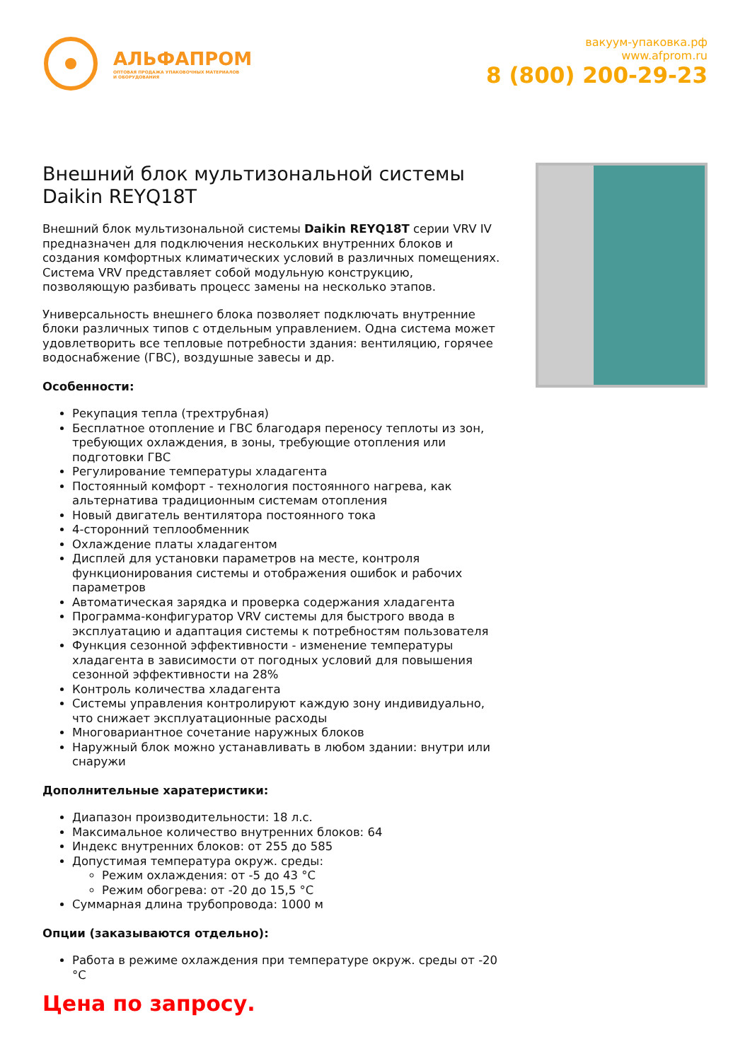АЛЬФАПРОМ
ОПТОВАЯ ПРОДАЖА УПАКОВОЧНЫХ МАТЕРИАЛОВ
И ОБОРУДОВАНИЯ
вакуум-упаковка.рф
www.afprom.ru
8 (800) 200-29-23
Внешний блок мультизональной системы Daikin REYQ18T
Внешний блок мультизональной системы Daikin REYQ18T серии VRV IV предназначен для подключения нескольких внутренних блоков и создания комфортных климатических условий в различных помещениях. Система VRV представляет собой модульную конструкцию, позволяющую разбивать процесс замены на несколько этапов.
Универсальность внешнего блока позволяет подключать внутренние блоки различных типов с отдельным управлением. Одна система может удовлетворить все тепловые потребности здания: вентиляцию, горячее водоснабжение (ГВС), воздушные завесы и др.
Особенности:
Рекупация тепла (трехтрубная)
Бесплатное отопление и ГВС благодаря переносу теплоты из зон, требующих охлаждения, в зоны, требующие отопления или подготовки ГВС
Регулирование температуры хладагента
Постоянный комфорт - технология постоянного нагрева, как альтернатива традиционным системам отопления
Новый двигатель вентилятора постоянного тока
4-сторонний теплообменник
Охлаждение платы хладагентом
Дисплей для установки параметров на месте, контроля функционирования системы и отображения ошибок и рабочих параметров
Автоматическая зарядка и проверка содержания хладагента
Программа-конфигуратор VRV системы для быстрого ввода в эксплуатацию и адаптация системы к потребностям пользователя
Функция сезонной эффективности - изменение температуры хладагента в зависимости от погодных условий для повышения сезонной эффективности на 28%
Контроль количества хладагента
Системы управления контролируют каждую зону индивидуально, что снижает эксплуатационные расходы
Многовариантное сочетание наружных блоков
Наружный блок можно устанавливать в любом здании: внутри или снаружи
Дополнительные харатеристики:
Диапазон производительности: 18 л.с.
Максимальное количество внутренних блоков: 64
Индекс внутренних блоков: от 255 до 585
Допустимая температура окруж. среды:
Режим охлаждения: от -5 до 43 °C
Режим обогрева: от -20 до 15,5 °C
Суммарная длина трубопровода: 1000 м
Опции (заказываются отдельно):
Работа в режиме охлаждения при температуре окруж. среды от -20 °C
Цена по запросу.